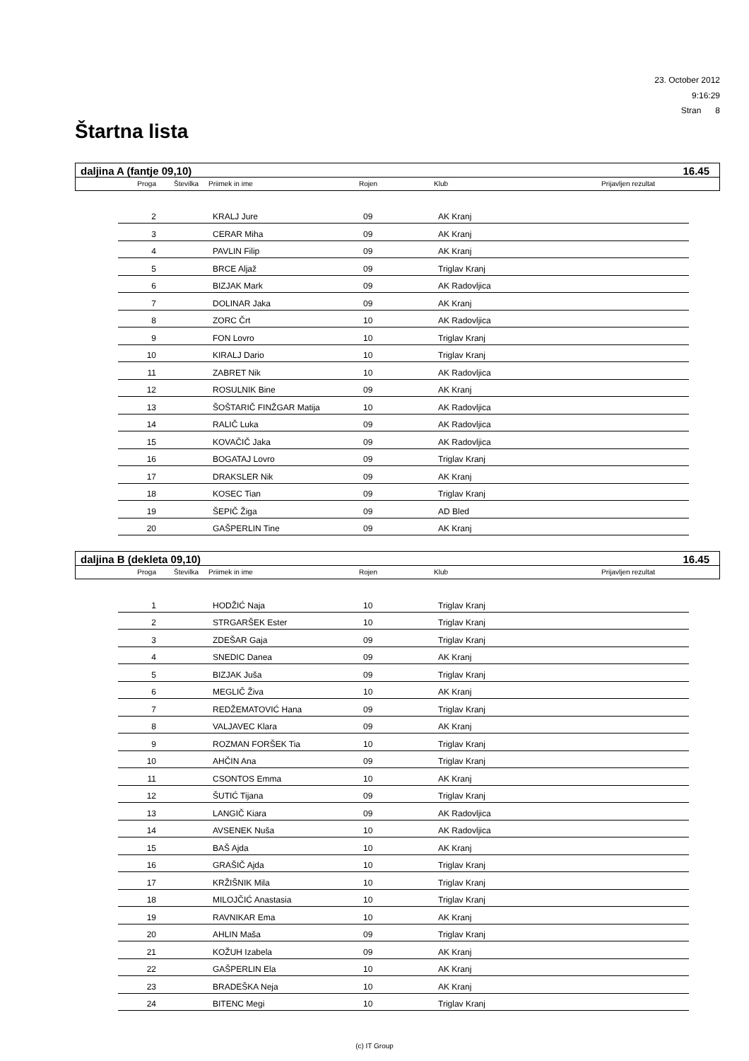23. October 2012
9:16:29
Stran 8
Štartna lista
daljina A (fantje 09,10) 16.45
Proga Številka Priimek in ime Rojen Klub Prijavljen rezultat
| 2 | | KRALJ Jure | 09 | AK Kranj |
| 3 | | CERAR Miha | 09 | AK Kranj |
| 4 | | PAVLIN Filip | 09 | AK Kranj |
| 5 | | BRCE Aljaž | 09 | Triglav Kranj |
| 6 | | BIZJAK Mark | 09 | AK Radovljica |
| 7 | | DOLINAR Jaka | 09 | AK Kranj |
| 8 | | ZORC Črt | 10 | AK Radovljica |
| 9 | | FON Lovro | 10 | Triglav Kranj |
| 10 | | KIRALJ Dario | 10 | Triglav Kranj |
| 11 | | ZABRET Nik | 10 | AK Radovljica |
| 12 | | ROSULNIK Bine | 09 | AK Kranj |
| 13 | | ŠOŠTARIČ FINŽGAR Matija | 10 | AK Radovljica |
| 14 | | RALIČ Luka | 09 | AK Radovljica |
| 15 | | KOVAČIČ Jaka | 09 | AK Radovljica |
| 16 | | BOGATAJ Lovro | 09 | Triglav Kranj |
| 17 | | DRAKSLER Nik | 09 | AK Kranj |
| 18 | | KOSEC Tian | 09 | Triglav Kranj |
| 19 | | ŠEPIČ Žiga | 09 | AD Bled |
| 20 | | GAŠPERLIN Tine | 09 | AK Kranj |
daljina B (dekleta 09,10) 16.45
Proga Številka Priimek in ime Rojen Klub Prijavljen rezultat
| 1 | | HODŽIĆ Naja | 10 | Triglav Kranj |
| 2 | | STRGARŠEK Ester | 10 | Triglav Kranj |
| 3 | | ZDEŠAR Gaja | 09 | Triglav Kranj |
| 4 | | SNEDIC Danea | 09 | AK Kranj |
| 5 | | BIZJAK Juša | 09 | Triglav Kranj |
| 6 | | MEGLIČ Živa | 10 | AK Kranj |
| 7 | | REDŽEMATOVIĆ Hana | 09 | Triglav Kranj |
| 8 | | VALJAVEC Klara | 09 | AK Kranj |
| 9 | | ROZMAN FORŠEK Tia | 10 | Triglav Kranj |
| 10 | | AHČIN Ana | 09 | Triglav Kranj |
| 11 | | CSONTOS Emma | 10 | AK Kranj |
| 12 | | ŠUTIĆ Tijana | 09 | Triglav Kranj |
| 13 | | LANGIČ Kiara | 09 | AK Radovljica |
| 14 | | AVSENEK Nuša | 10 | AK Radovljica |
| 15 | | BAŠ Ajda | 10 | AK Kranj |
| 16 | | GRAŠIČ Ajda | 10 | Triglav Kranj |
| 17 | | KRŽIŠNIK Mila | 10 | Triglav Kranj |
| 18 | | MILOJČIĆ Anastasia | 10 | Triglav Kranj |
| 19 | | RAVNIKAR Ema | 10 | AK Kranj |
| 20 | | AHLIN Maša | 09 | Triglav Kranj |
| 21 | | KOŽUH Izabela | 09 | AK Kranj |
| 22 | | GAŠPERLIN Ela | 10 | AK Kranj |
| 23 | | BRADEŠKA Neja | 10 | AK Kranj |
| 24 | | BITENC Megi | 10 | Triglav Kranj |
(c) IT Group